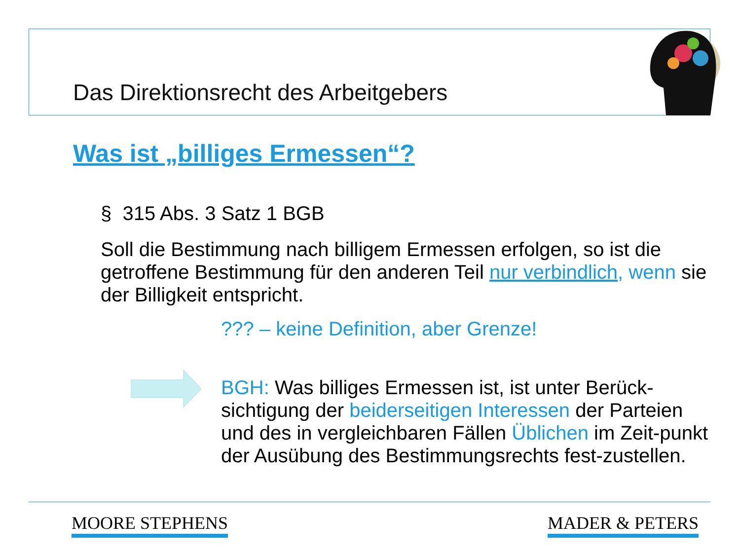Das Direktionsrecht des Arbeitgebers
Was ist „billiges Ermessen“?
§ 315 Abs. 3 Satz 1 BGB
Soll die Bestimmung nach billigem Ermessen erfolgen, so ist die getroffene Bestimmung für den anderen Teil nur verbindlich, wenn sie der Billigkeit entspricht.
??? – keine Definition, aber Grenze!
BGH: Was billiges Ermessen ist, ist unter Berück-sichtigung der beiderseitigen Interessen der Parteien und des in vergleichbaren Fällen Üblichen im Zeit-punkt der Ausübung des Bestimmungsrechts fest-zustellen.
MOORE STEPHENS MADER & PETERS